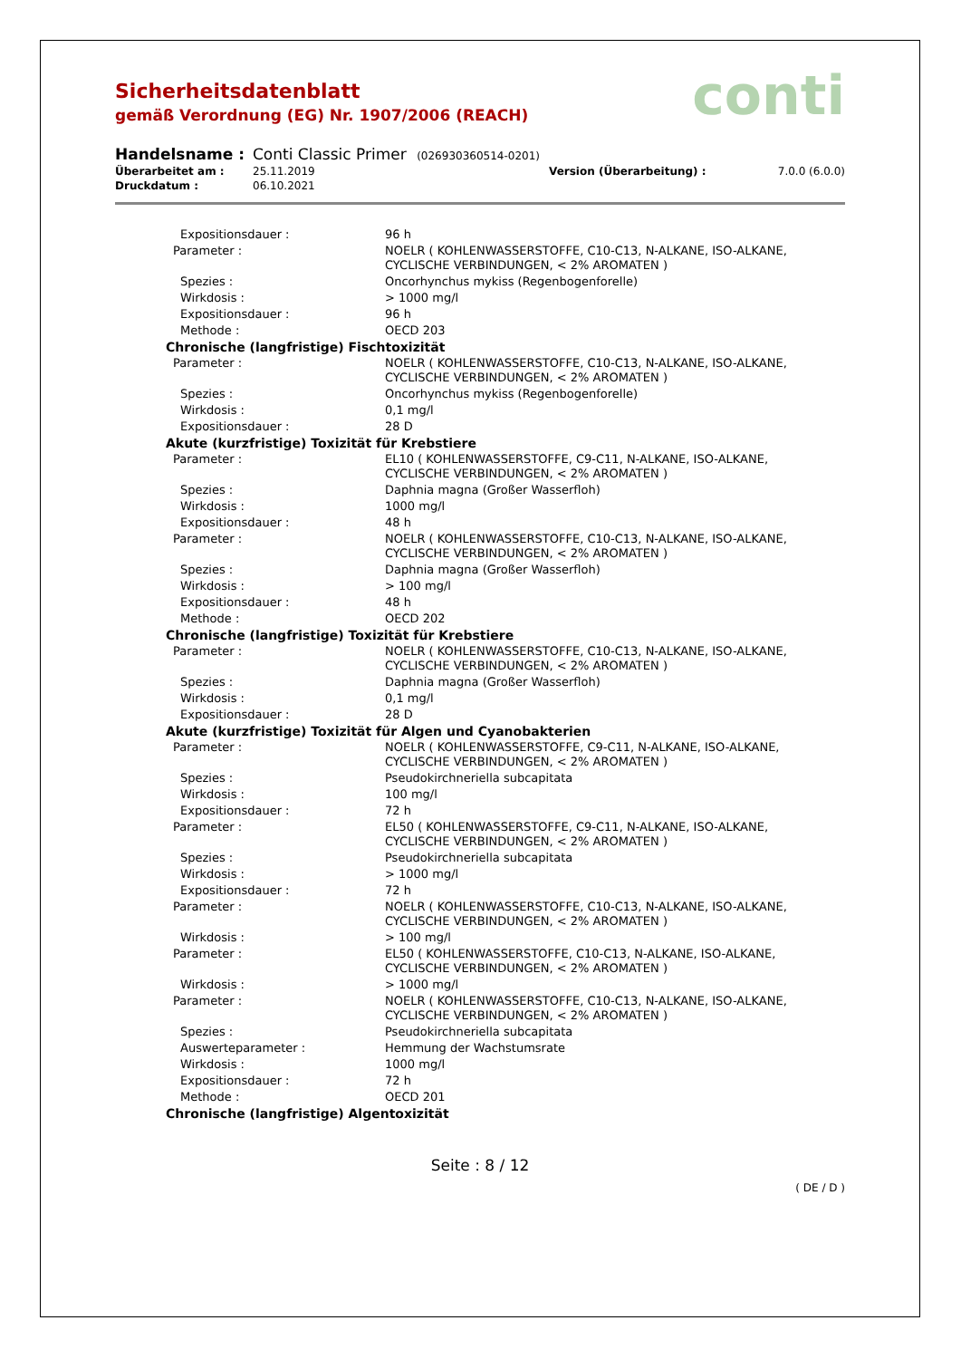conti
Sicherheitsdatenblatt
gemäß Verordnung (EG) Nr. 1907/2006 (REACH)
| Handelsname : | Conti Classic Primer (026930360514-0201) | | |
| Überarbeitet am : | 25.11.2019 | Version (Überarbeitung) : | 7.0.0 (6.0.0) |
| Druckdatum : | 06.10.2021 | | |
| Expositionsdauer : | 96 h |
| Parameter : | NOELR ( KOHLENWASSERSTOFFE, C10-C13, N-ALKANE, ISO-ALKANE, CYCLISCHE VERBINDUNGEN, < 2% AROMATEN ) |
| Spezies : | Oncorhynchus mykiss (Regenbogenforelle) |
| Wirkdosis : | > 1000 mg/l |
| Expositionsdauer : | 96 h |
| Methode : | OECD 203 |
| Chronische (langfristige) Fischtoxizität | |
| Parameter : | NOELR ( KOHLENWASSERSTOFFE, C10-C13, N-ALKANE, ISO-ALKANE, CYCLISCHE VERBINDUNGEN, < 2% AROMATEN ) |
| Spezies : | Oncorhynchus mykiss (Regenbogenforelle) |
| Wirkdosis : | 0,1 mg/l |
| Expositionsdauer : | 28 D |
| Akute (kurzfristige) Toxizität für Krebstiere | |
| Parameter : | EL10 ( KOHLENWASSERSTOFFE, C9-C11, N-ALKANE, ISO-ALKANE, CYCLISCHE VERBINDUNGEN, < 2% AROMATEN ) |
| Spezies : | Daphnia magna (Großer Wasserfloh) |
| Wirkdosis : | 1000 mg/l |
| Expositionsdauer : | 48 h |
| Parameter : | NOELR ( KOHLENWASSERSTOFFE, C10-C13, N-ALKANE, ISO-ALKANE, CYCLISCHE VERBINDUNGEN, < 2% AROMATEN ) |
| Spezies : | Daphnia magna (Großer Wasserfloh) |
| Wirkdosis : | > 100 mg/l |
| Expositionsdauer : | 48 h |
| Methode : | OECD 202 |
| Chronische (langfristige) Toxizität für Krebstiere | |
| Parameter : | NOELR ( KOHLENWASSERSTOFFE, C10-C13, N-ALKANE, ISO-ALKANE, CYCLISCHE VERBINDUNGEN, < 2% AROMATEN ) |
| Spezies : | Daphnia magna (Großer Wasserfloh) |
| Wirkdosis : | 0,1 mg/l |
| Expositionsdauer : | 28 D |
| Akute (kurzfristige) Toxizität für Algen und Cyanobakterien | |
| Parameter : | NOELR ( KOHLENWASSERSTOFFE, C9-C11, N-ALKANE, ISO-ALKANE, CYCLISCHE VERBINDUNGEN, < 2% AROMATEN ) |
| Spezies : | Pseudokirchneriella subcapitata |
| Wirkdosis : | 100 mg/l |
| Expositionsdauer : | 72 h |
| Parameter : | EL50 ( KOHLENWASSERSTOFFE, C9-C11, N-ALKANE, ISO-ALKANE, CYCLISCHE VERBINDUNGEN, < 2% AROMATEN ) |
| Spezies : | Pseudokirchneriella subcapitata |
| Wirkdosis : | > 1000 mg/l |
| Expositionsdauer : | 72 h |
| Parameter : | NOELR ( KOHLENWASSERSTOFFE, C10-C13, N-ALKANE, ISO-ALKANE, CYCLISCHE VERBINDUNGEN, < 2% AROMATEN ) |
| Wirkdosis : | > 100 mg/l |
| Parameter : | EL50 ( KOHLENWASSERSTOFFE, C10-C13, N-ALKANE, ISO-ALKANE, CYCLISCHE VERBINDUNGEN, < 2% AROMATEN ) |
| Wirkdosis : | > 1000 mg/l |
| Parameter : | NOELR ( KOHLENWASSERSTOFFE, C10-C13, N-ALKANE, ISO-ALKANE, CYCLISCHE VERBINDUNGEN, < 2% AROMATEN ) |
| Spezies : | Pseudokirchneriella subcapitata |
| Auswerteparameter : | Hemmung der Wachstumsrate |
| Wirkdosis : | 1000 mg/l |
| Expositionsdauer : | 72 h |
| Methode : | OECD 201 |
| Chronische (langfristige) Algentoxizität | |
Seite : 8 / 12
( DE / D )